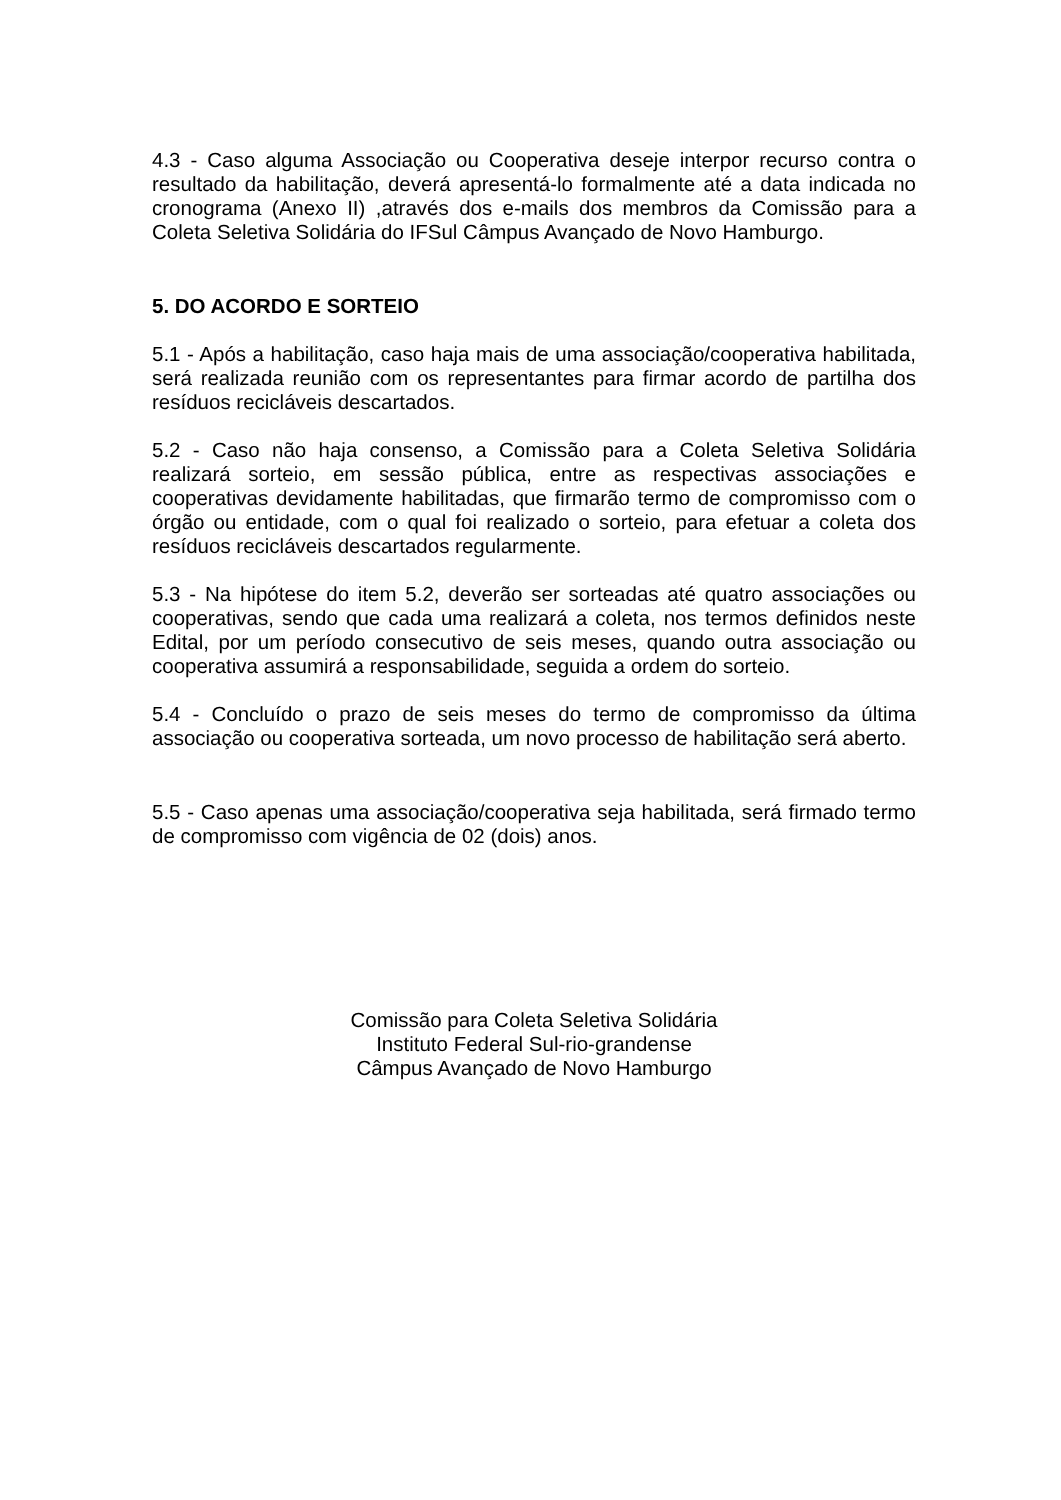4.3 - Caso alguma Associação ou Cooperativa deseje interpor recurso contra o resultado da habilitação, deverá apresentá-lo formalmente até a data indicada no cronograma (Anexo II) ,através dos e-mails dos membros da Comissão para a Coleta Seletiva Solidária do IFSul Câmpus Avançado de Novo Hamburgo.
5. DO ACORDO E SORTEIO
5.1 - Após a habilitação, caso haja mais de uma associação/cooperativa habilitada, será realizada reunião com os representantes para firmar acordo de partilha dos resíduos recicláveis descartados.
5.2 - Caso não haja consenso, a Comissão para a Coleta Seletiva Solidária realizará sorteio, em sessão pública, entre as respectivas associações e cooperativas devidamente habilitadas, que firmarão termo de compromisso com o órgão ou entidade, com o qual foi realizado o sorteio, para efetuar a coleta dos resíduos recicláveis descartados regularmente.
5.3 - Na hipótese do item 5.2, deverão ser sorteadas até quatro associações ou cooperativas, sendo que cada uma realizará a coleta, nos termos definidos neste Edital, por um período consecutivo de seis meses, quando outra associação ou cooperativa assumirá a responsabilidade, seguida a ordem do sorteio.
5.4 - Concluído o prazo de seis meses do termo de compromisso da última associação ou cooperativa sorteada, um novo processo de habilitação será aberto.
5.5 - Caso apenas uma associação/cooperativa seja habilitada, será firmado termo de compromisso com vigência de 02 (dois) anos.
Comissão para Coleta Seletiva Solidária
Instituto Federal Sul-rio-grandense
Câmpus Avançado de Novo Hamburgo